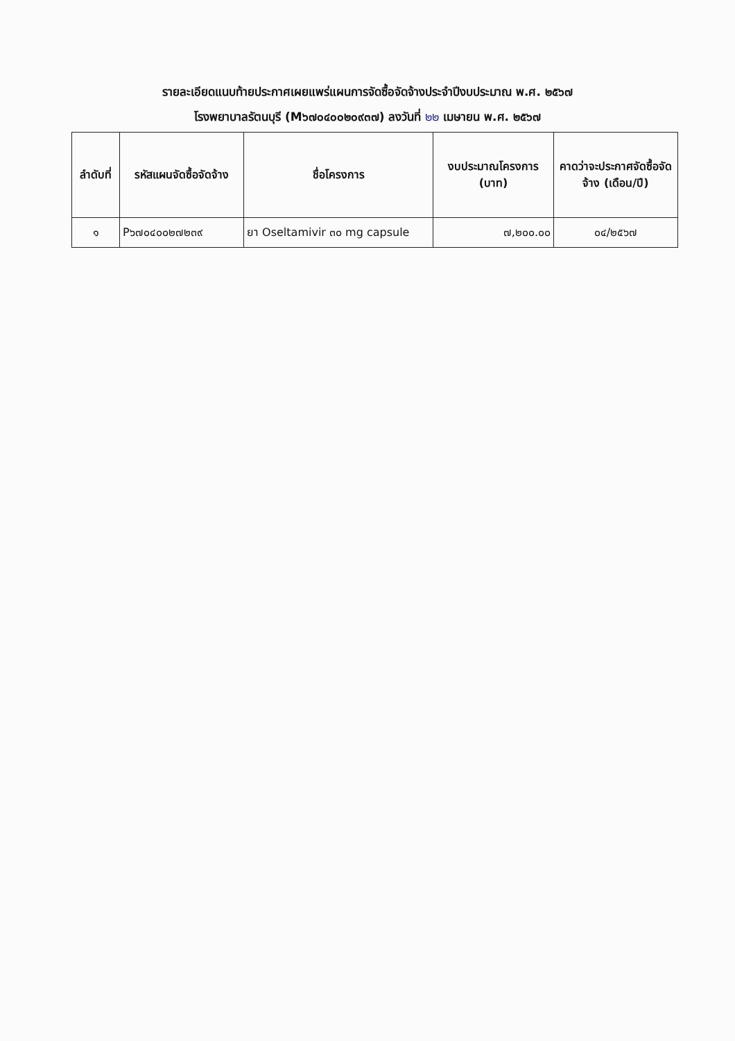รายละเอียดแนบท้ายประกาศเผยแพร่แผนการจัดซื้อจัดจ้างประจำปีงบประมาณ พ.ศ. ๒๕๖๗
โรงพยาบาลรัตนบุรี (M๖๗๐๔๐๐๒๐๙๓๗) ลงวันที่ ๒๒ เมษายน พ.ศ. ๒๕๖๗
| ลำดับที่ | รหัสแผนจัดซื้อจัดจ้าง | ชื่อโครงการ | งบประมาณโครงการ (บาท) | คาดว่าจะประกาศจัดซื้อจัดจ้าง (เดือน/ปี) |
| --- | --- | --- | --- | --- |
| ๑ | P๖๗๐๔๐๐๒๗๒๓๙ | ยา Oseltamivir ๓๐ mg capsule | ๗,๒๐๐.๐๐ | ๐๔/๒๕๖๗ |